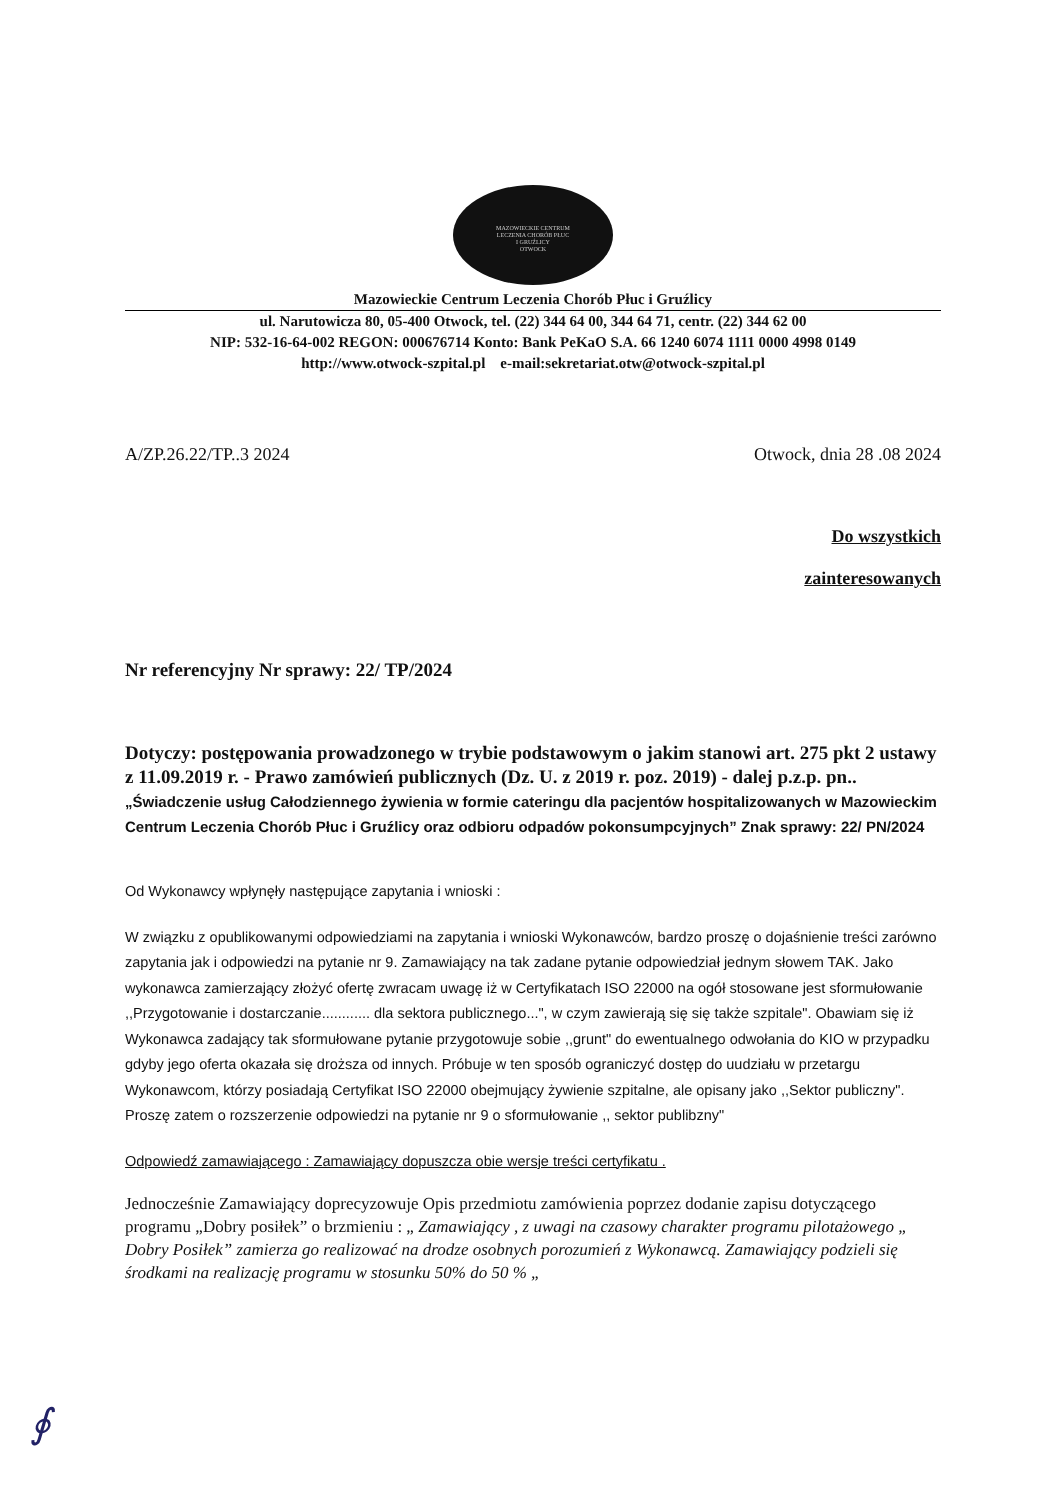MAZOWIECKIE CENTRUM
LECZENIA CHORÓB PŁUC
I GRUŹLICY
OTWOCK
Mazowieckie Centrum Leczenia Chorób Płuc i Gruźlicy
ul. Narutowicza 80, 05-400 Otwock, tel. (22) 344 64 00, 344 64 71, centr. (22) 344 62 00
NIP: 532-16-64-002 REGON: 000676714 Konto: Bank PeKaO S.A. 66 1240 6074 1111 0000 4998 0149
http://www.otwock-szpital.pl e-mail:sekretariat.otw@otwock-szpital.pl
A/ZP.26.22/TP..3 2024 Otwock, dnia 28 .08 2024
Do wszystkich
zainteresowanych
Nr referencyjny Nr sprawy: 22/ TP/2024
Dotyczy: postępowania prowadzonego w trybie podstawowym o jakim stanowi art. 275 pkt 2 ustawy z 11.09.2019 r. - Prawo zamówień publicznych (Dz. U. z 2019 r. poz. 2019) - dalej p.z.p. pn.. „Świadczenie usług Całodziennego żywienia w formie cateringu dla pacjentów hospitalizowanych w Mazowieckim Centrum Leczenia Chorób Płuc i Gruźlicy oraz odbioru odpadów pokonsumpcyjnych” Znak sprawy: 22/ PN/2024
Od Wykonawcy wpłynęły następujące zapytania i wnioski :
W związku z opublikowanymi odpowiedziami na zapytania i wnioski Wykonawców, bardzo proszę o dojaśnienie treści zarówno zapytania jak i odpowiedzi na pytanie nr 9. Zamawiający na tak zadane pytanie odpowiedział jednym słowem TAK. Jako wykonawca zamierzający złożyć ofertę zwracam uwagę iż w Certyfikatach ISO 22000 na ogół stosowane jest sformułowanie ,,Przygotowanie i dostarczanie............ dla sektora publicznego...", w czym zawierają się się także szpitale". Obawiam się iż Wykonawca zadający tak sformułowane pytanie przygotowuje sobie ,,grunt" do ewentualnego odwołania do KIO w przypadku gdyby jego oferta okazała się droższa od innych. Próbuje w ten sposób ograniczyć dostęp do uudziału w przetargu Wykonawcom, którzy posiadają Certyfikat ISO 22000 obejmujący żywienie szpitalne, ale opisany jako ,,Sektor publiczny". Proszę zatem o rozszerzenie odpowiedzi na pytanie nr 9 o sformułowanie ,, sektor publibzny"
Odpowiedź zamawiającego : Zamawiający dopuszcza obie wersje treści certyfikatu .
Jednocześnie Zamawiający doprecyzowuje Opis przedmiotu zamówienia poprzez dodanie zapisu dotyczącego programu „Dobry posiłek” o brzmieniu : „ Zamawiający , z uwagi na czasowy charakter programu pilotażowego „ Dobry Posiłek” zamierza go realizować na drodze osobnych porozumień z Wykonawcą. Zamawiający podzieli się środkami na realizację programu w stosunku 50% do 50 % „
∮